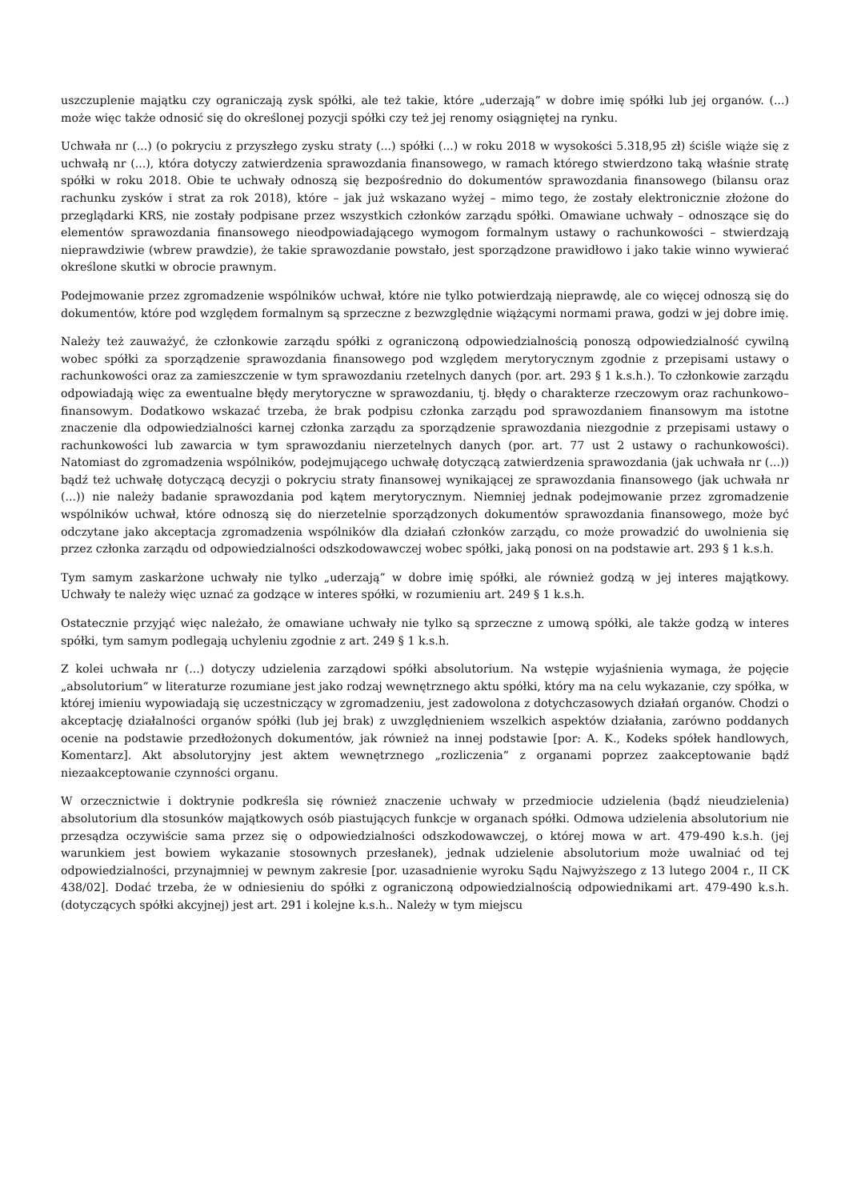uszczuplenie majątku czy ograniczają zysk spółki, ale też takie, które „uderzają” w dobre imię spółki lub jej organów. (...) może więc także odnosić się do określonej pozycji spółki czy też jej renomy osiągniętej na rynku.
Uchwała nr (...) (o pokryciu z przyszłego zysku straty (...) spółki (...) w roku 2018 w wysokości 5.318,95 zł) ściśle wiąże się z uchwałą nr (...), która dotyczy zatwierdzenia sprawozdania finansowego, w ramach którego stwierdzono taką właśnie stratę spółki w roku 2018. Obie te uchwały odnoszą się bezpośrednio do dokumentów sprawozdania finansowego (bilansu oraz rachunku zysków i strat za rok 2018), które – jak już wskazano wyżej – mimo tego, że zostały elektronicznie złożone do przeglądarki KRS, nie zostały podpisane przez wszystkich członków zarządu spółki. Omawiane uchwały – odnoszące się do elementów sprawozdania finansowego nieodpowiadającego wymogom formalnym ustawy o rachunkowości – stwierdzają nieprawdziwie (wbrew prawdzie), że takie sprawozdanie powstało, jest sporządzone prawidłowo i jako takie winno wywierać określone skutki w obrocie prawnym.
Podejmowanie przez zgromadzenie wspólników uchwał, które nie tylko potwierdzają nieprawdę, ale co więcej odnoszą się do dokumentów, które pod względem formalnym są sprzeczne z bezwzględnie wiążącymi normami prawa, godzi w jej dobre imię.
Należy też zauważyć, że członkowie zarządu spółki z ograniczoną odpowiedzialnością ponoszą odpowiedzialność cywilną wobec spółki za sporządzenie sprawozdania finansowego pod względem merytorycznym zgodnie z przepisami ustawy o rachunkowości oraz za zamieszczenie w tym sprawozdaniu rzetelnych danych (por. art. 293 § 1 k.s.h.). To członkowie zarządu odpowiadają więc za ewentualne błędy merytoryczne w sprawozdaniu, tj. błędy o charakterze rzeczowym oraz rachunkowo– finansowym. Dodatkowo wskazać trzeba, że brak podpisu członka zarządu pod sprawozdaniem finansowym ma istotne znaczenie dla odpowiedzialności karnej członka zarządu za sporządzenie sprawozdania niezgodnie z przepisami ustawy o rachunkowości lub zawarcia w tym sprawozdaniu nierzetelnych danych (por. art. 77 ust 2 ustawy o rachunkowości). Natomiast do zgromadzenia wspólników, podejmującego uchwałę dotyczącą zatwierdzenia sprawozdania (jak uchwała nr (...)) bądź też uchwałę dotyczącą decyzji o pokryciu straty finansowej wynikającej ze sprawozdania finansowego (jak uchwała nr (...)) nie należy badanie sprawozdania pod kątem merytorycznym. Niemniej jednak podejmowanie przez zgromadzenie wspólników uchwał, które odnoszą się do nierzetelnie sporządzonych dokumentów sprawozdania finansowego, może być odczytane jako akceptacja zgromadzenia wspólników dla działań członków zarządu, co może prowadzić do uwolnienia się przez członka zarządu od odpowiedzialności odszkodowawczej wobec spółki, jaką ponosi on na podstawie art. 293 § 1 k.s.h.
Tym samym zaskarżone uchwały nie tylko „uderzają” w dobre imię spółki, ale również godzą w jej interes majątkowy. Uchwały te należy więc uznać za godzące w interes spółki, w rozumieniu art. 249 § 1 k.s.h.
Ostatecznie przyjąć więc należało, że omawiane uchwały nie tylko są sprzeczne z umową spółki, ale także godzą w interes spółki, tym samym podlegają uchyleniu zgodnie z art. 249 § 1 k.s.h.
Z kolei uchwała nr (...) dotyczy udzielenia zarządowi spółki absolutorium. Na wstępie wyjaśnienia wymaga, że pojęcie „absolutorium” w literaturze rozumiane jest jako rodzaj wewnętrznego aktu spółki, który ma na celu wykazanie, czy spółka, w której imieniu wypowiadają się uczestniczący w zgromadzeniu, jest zadowolona z dotychczasowych działań organów. Chodzi o akceptację działalności organów spółki (lub jej brak) z uwzględnieniem wszelkich aspektów działania, zarówno poddanych ocenie na podstawie przedłożonych dokumentów, jak również na innej podstawie [por: A. K., Kodeks spółek handlowych, Komentarz]. Akt absolutoryjny jest aktem wewnętrznego „rozliczenia” z organami poprzez zaakceptowanie bądź niezaakceptowanie czynności organu.
W orzecznictwie i doktrynie podkreśla się również znaczenie uchwały w przedmiocie udzielenia (bądź nieudzielenia) absolutorium dla stosunków majątkowych osób piastujących funkcje w organach spółki. Odmowa udzielenia absolutorium nie przesądza oczywiście sama przez się o odpowiedzialności odszkodowawczej, o której mowa w art. 479-490 k.s.h. (jej warunkiem jest bowiem wykazanie stosownych przesłanek), jednak udzielenie absolutorium może uwalniać od tej odpowiedzialności, przynajmniej w pewnym zakresie [por. uzasadnienie wyroku Sądu Najwyższego z 13 lutego 2004 r., II CK 438/02]. Dodać trzeba, że w odniesieniu do spółki z ograniczoną odpowiedzialnością odpowiednikami art. 479-490 k.s.h. (dotyczących spółki akcyjnej) jest art. 291 i kolejne k.s.h.. Należy w tym miejscu